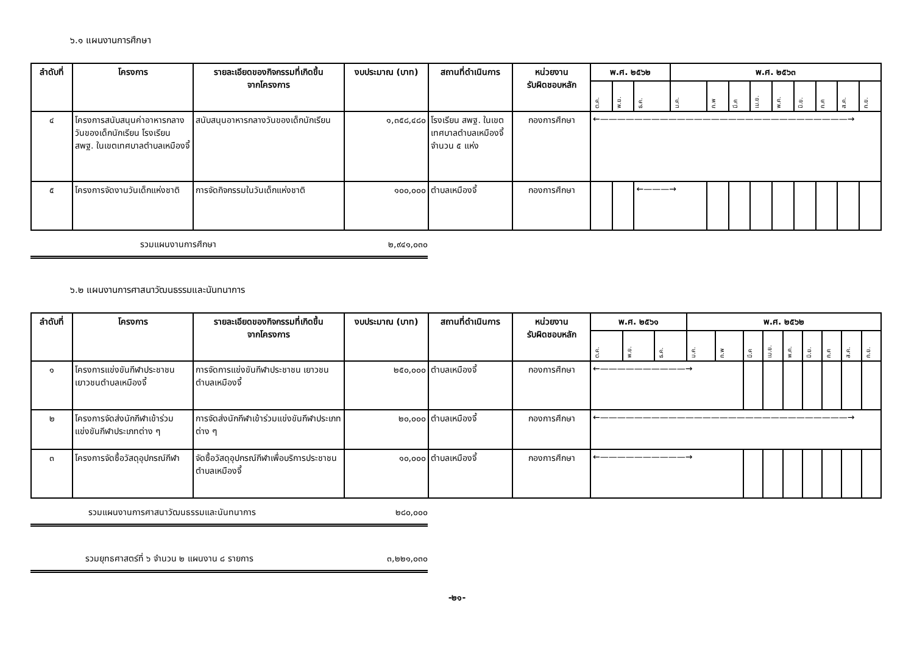๖.๑ แผนงานการศึกษา
| ลำดับที่ | โครงการ | รายละเอียดของกิจกรรมที่เกิดขึ้น จากโครงการ | งบประมาณ (บาท) | สถานที่ดำเนินการ | หน่วยงาน รับผิดชอบหลัก | พ.ศ. ๒๕๖๒ | | | พ.ศ. ๒๕๖๓ | | | | | | | | |
| --- | --- | --- | --- | --- | --- | --- | --- | --- | --- | --- | --- | --- | --- | --- | --- | --- | --- |
| | | | | | | ต.ค. | พ.ย. | ธ.ค. | ม.ค. | ก.พ | มี.ค | เม.ย. | พ.ค. | มิ.ย. | ก.ค | ส.ค. | ก.ย. |
| ๔ | โครงการสนับสนุนค่าอาหารกลางวันของเด็กนักเรียน โรงเรียน สพฐ. ในเขตเทศบาลตำบลเหมืองจี้ | สนับสนุนอาหารกลางวันของเด็กนักเรียน | ๑,๓๕๘,๔๘๐ | โรงเรียน สพฐ. ในเขตเทศบาลตำบลเหมืองจี้ จำนวน ๕ แห่ง | กองการศึกษา | ←—————————————————————————————→ | | | | | | | | | | | |
| ๕ | โครงการจัดงานวันเด็กแห่งชาติ | การจัดกิจกรรมในวันเด็กแห่งชาติ | ๑๐๐,๐๐๐ | ตำบลเหมืองจี้ | กองการศึกษา | | | ←———→ | | | | | | | | | |
รวมแผนงานการศึกษา ๒,๙๔๑,๐๓๐
๖.๒ แผนงานการศาสนาวัฒนธรรมและนันทนาการ
| ลำดับที่ | โครงการ | รายละเอียดของกิจกรรมที่เกิดขึ้น จากโครงการ | งบประมาณ (บาท) | สถานที่ดำเนินการ | หน่วยงาน รับผิดชอบหลัก | พ.ศ. ๒๕๖๑ | | | พ.ศ. ๒๕๖๒ | | | | | | | | |
| --- | --- | --- | --- | --- | --- | --- | --- | --- | --- | --- | --- | --- | --- | --- | --- | --- | --- |
| | | | | | | ต.ค. | พ.ย. | ธ.ค. | ม.ค. | ก.พ | มี.ค | เม.ย. | พ.ค. | มิ.ย. | ก.ค | ส.ค. | ก.ย. |
| ๑ | โครงการแข่งขันกีฬาประชาชน เยาวชนตำบลเหมืองจี้ | การจัดการแข่งขันกีฬาประชาชน เยาวชนตำบลเหมืองจี้ | ๒๕๐,๐๐๐ | ตำบลเหมืองจี้ | กองการศึกษา | ←——————————→ | | | | | | | | | | | |
| ๒ | โครงการจัดส่งนักกีฬาเข้าร่วมแข่งขันกีฬาประเภทต่าง ๆ | การจัดส่งนักกีฬาเข้าร่วมแข่งขันกีฬาประเภทต่าง ๆ | ๒๐,๐๐๐ | ตำบลเหมืองจี้ | กองการศึกษา | ←—————————————————————————————→ | | | | | | | | | | | |
| ๓ | โครงการจัดซื้อวัสดุอุปกรณ์กีฬา | จัดซื้อวัสดุอุปกรณ์กีฬาเพื่อบริการประชาชนตำบลเหมืองจี้ | ๑๐,๐๐๐ | ตำบลเหมืองจี้ | กองการศึกษา | ←——————————→ | | | | | | | | | | | |
รวมแผนงานการศาสนาวัฒนธรรมและนันทนาการ ๒๘๐,๐๐๐
รวมยุทธศาสตร์ที่ ๖ จำนวน ๒ แผนงาน ๘ รายการ ๓,๒๒๑,๐๓๐
-๒๑-